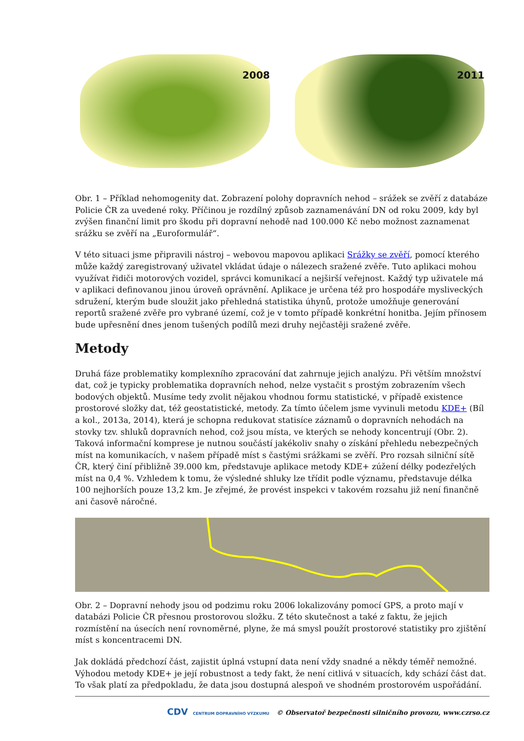2008
2011
Obr. 1 – Příklad nehomogenity dat. Zobrazení polohy dopravních nehod – srážek se zvěří z databáze Policie ČR za uvedené roky. Příčinou je rozdílný způsob zaznamenávání DN od roku 2009, kdy byl zvýšen finanční limit pro škodu při dopravní nehodě nad 100.000 Kč nebo možnost zaznamenat srážku se zvěří na „Euroformulář“.
V této situaci jsme připravili nástroj – webovou mapovou aplikaci Srážky se zvěří, pomocí kterého může každý zaregistrovaný uživatel vkládat údaje o nálezech sražené zvěře. Tuto aplikaci mohou využívat řidiči motorových vozidel, správci komunikací a nejširší veřejnost. Každý typ uživatele má v aplikaci definovanou jinou úroveň oprávnění. Aplikace je určena též pro hospodáře mysliveckých sdružení, kterým bude sloužit jako přehledná statistika úhynů, protože umožňuje generování reportů sražené zvěře pro vybrané území, což je v tomto případě konkrétní honitba. Jejím přínosem bude upřesnění dnes jenom tušených podílů mezi druhy nejčastěji sražené zvěře.
Metody
Druhá fáze problematiky komplexního zpracování dat zahrnuje jejich analýzu. Při větším množství dat, což je typicky problematika dopravních nehod, nelze vystačit s prostým zobrazením všech bodových objektů. Musíme tedy zvolit nějakou vhodnou formu statistické, v případě existence prostorové složky dat, též geostatistické, metody. Za tímto účelem jsme vyvinuli metodu KDE+ (Bíl a kol., 2013a, 2014), která je schopna redukovat statisíce záznamů o dopravních nehodách na stovky tzv. shluků dopravních nehod, což jsou místa, ve kterých se nehody koncentrují (Obr. 2). Taková informační komprese je nutnou součástí jakékoliv snahy o získání přehledu nebezpečných míst na komunikacích, v našem případě míst s častými srážkami se zvěří. Pro rozsah silniční sítě ČR, který činí přibližně 39.000 km, představuje aplikace metody KDE+ zúžení délky podezřelých míst na 0,4 %. Vzhledem k tomu, že výsledné shluky lze třídit podle významu, představuje délka 100 nejhorších pouze 13,2 km. Je zřejmé, že provést inspekci v takovém rozsahu již není finančně ani časově náročné.
Obr. 2 – Dopravní nehody jsou od podzimu roku 2006 lokalizovány pomocí GPS, a proto mají v databázi Policie ČR přesnou prostorovou složku. Z této skutečnost a také z faktu, že jejich rozmístění na úsecích není rovnoměrné, plyne, že má smysl použít prostorové statistiky pro zjištění míst s koncentracemi DN.
Jak dokládá předchozí část, zajistit úplná vstupní data není vždy snadné a někdy téměř nemožné. Výhodou metody KDE+ je její robustnost a tedy fakt, že není citlivá v situacích, kdy schází část dat. To však platí za předpokladu, že data jsou dostupná alespoň ve shodném prostorovém uspořádání.
CDV CENTRUM DOPRAVNÍHO VÝZKUMU © Observatoř bezpečnosti silničního provozu, www.czrso.cz